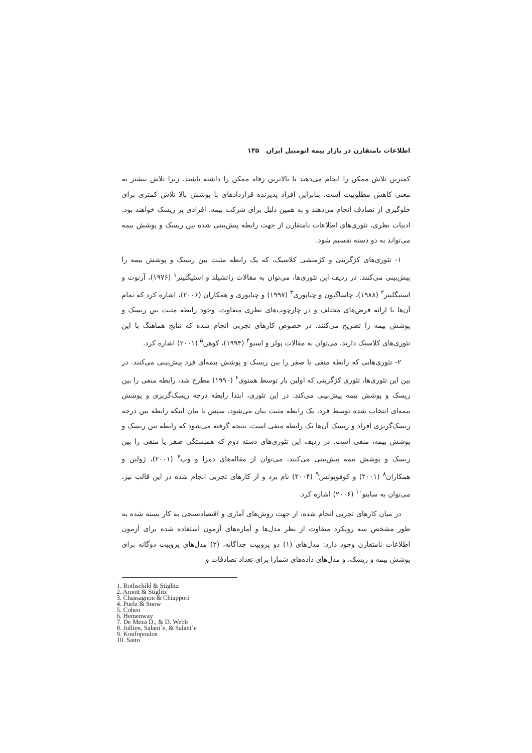اطلاعات نامتقارن در بازار بیمه اتومبیل ایران ۱۳۵
کمترین تلاش ممکن را انجام می‌دهند تا بالاترین رفاه ممکن را داشته باشند. زیرا تلاش بیشتر به معنی کاهش مطلوبیت است. بنابراین افراد پذیرنده قراردادهای با پوشش بالا تلاش کمتری برای جلوگیری از تصادف انجام می‌دهند و به همین دلیل برای شرکت بیمه، افرادی پر ریسک خواهند بود. ادبیات نظری، تئوری‌های اطلاعات نامتقارن از جهت رابطه پیش‌بینی شده بین ریسک و پوشش بیمه می‌تواند به دو دسته تقسیم شود.
۱- تئوری‌های کژگزینی و کژمنشی کلاسیک، که یک رابطه مثبت بین ریسک و پوشش بیمه را پیش‌بینی می‌کنند. در ردیف این تئوری‌ها، می‌توان به مقالات راتشیلد و استیگلیتز<sup>۱</sup> (۱۹۷۶)، آرنوت و استیگلیتز<sup>۲</sup> (۱۹۸۸)، چاساگنون و چیاپوری<sup>۳</sup> (۱۹۹۷) و چیاپوری و همکاران (۲۰۰۶)، اشاره کرد که تمام آن‌ها با ارائه فرض‌های مختلف و در چارچوب‌های نظری متفاوت، وجود رابطه مثبت بین ریسک و پوشش بیمه را تصریح می‌کنند. در خصوص کارهای تجربی انجام شده که نتایج هماهنگ با این تئوری‌های کلاسیک دارند، می‌توان به مقالات پولز و اسنو<sup>۴</sup> (۱۹۹۴)، کوهن<sup>۵</sup> (۲۰۰۱) اشاره کرد.
۲- تئوری‌هایی که رابطه منفی یا صفر را بین ریسک و پوشش بیمه‌ای فرد پیش‌بینی می‌کنند. در بین این تئوری‌ها، تئوری کژگزینی که اولین بار توسط همنوی<sup>۶</sup> (۱۹۹۰) مطرح شد، رابطه منفی را بین ریسک و پوشش بیمه پیش‌بینی می‌کند. در این تئوری، ابتدا رابطه درجه ریسک‌گریزی و پوشش بیمه‌ای انتخاب شده توسط فرد، یک رابطه مثبت بیان می‌شود، سپس با بیان اینکه رابطه بین درجه ریسک‌گریزی افراد و ریسک آن‌ها یک رابطه منفی است، نتیجه گرفته می‌شود که رابطه بین ریسک و پوشش بیمه، منفی است. در ردیف این تئوری‌های دسته دوم که همبستگی صفر یا منفی را بین ریسک و پوشش بیمه پیش‌بینی می‌کنند، می‌توان از مقاله‌های دمزا و وب<sup>۷</sup> (۲۰۰۱)، ژولین و همکاران<sup>۸</sup> (۲۰۰۱) و کوفوپولس<sup>۹</sup> (۲۰۰۴) نام برد و از کارهای تجربی انجام شده در این قالب نیز، می‌توان به سایتو<sup>۱۰</sup> (۲۰۰۶) اشاره کرد.
در میان کارهای تجربی انجام شده، از جهت روش‌های آماری و اقتصادسنجی به کار بسته شده به طور مشخص سه رویکرد متفاوت از نظر مدل‌ها و آماره‌های آزمون استفاده شده برای آزمون اطلاعات نامتقارن وجود دارد: مدل‌های (۱) دو پروبیت جداگانه، (۲) مدل‌های پروبیت دوگانه برای پوشش بیمه و ریسک، و مدل‌های داده‌های شمارا برای تعداد تصادفات و
1. Rothschild & Stiglitz
2. Arnott & Stiglitz
3. Chassagnon & Chiappori
4. Puelz & Snow
5. Cohen
6. Hemenway
7. De Meza D., & D. Webb
8. Jullien, Salani´e, & Salani´e
9. Koufopoulos
10. Saito